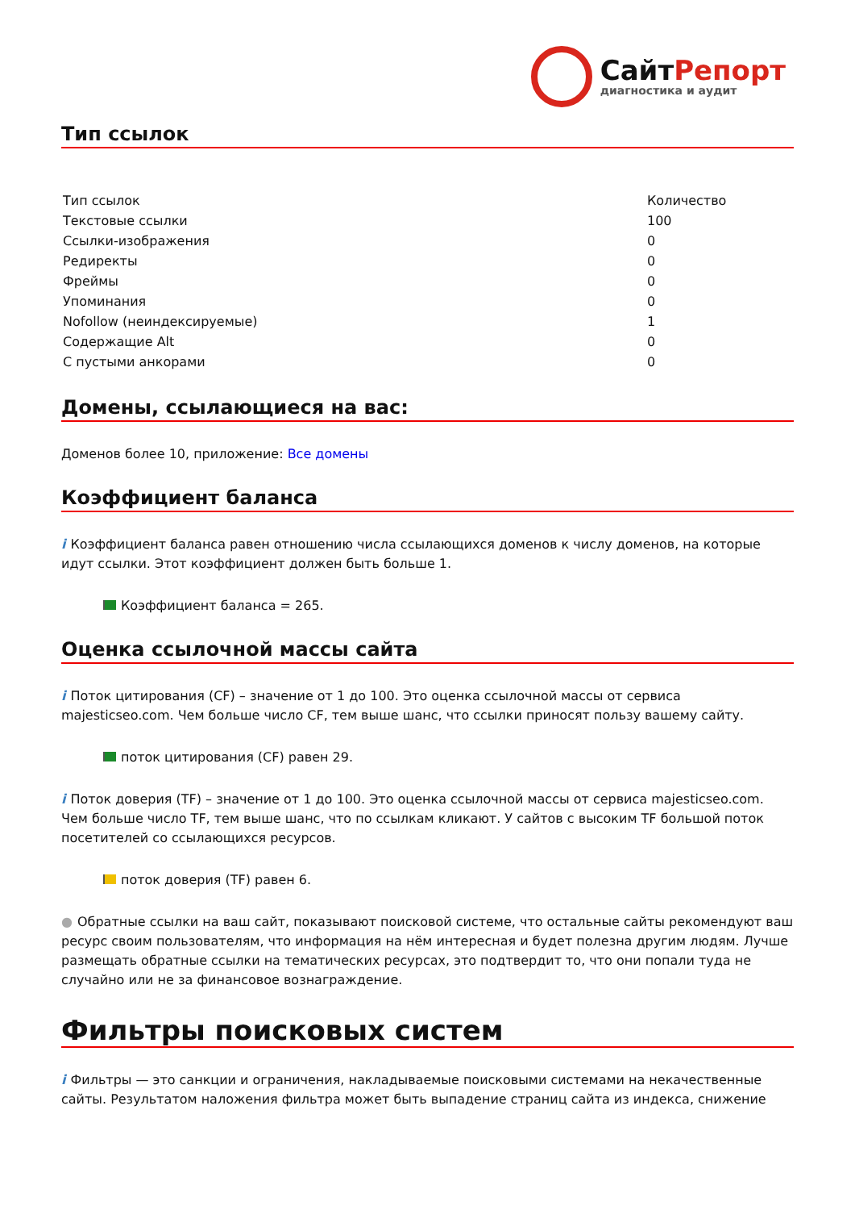СайтРепорт
диагностика и аудит
Тип ссылок
| Тип ссылок | Количество |
| Текстовые ссылки | 100 |
| Ссылки-изображения | 0 |
| Редиректы | 0 |
| Фреймы | 0 |
| Упоминания | 0 |
| Nofollow (неиндексируемые) | 1 |
| Содержащие Alt | 0 |
| С пустыми анкорами | 0 |
Домены, ссылающиеся на вас:
Доменов более 10, приложение: Все домены
Коэффициент баланса
i Коэффициент баланса равен отношению числа ссылающихся доменов к числу доменов, на которые идут ссылки. Этот коэффициент должен быть больше 1.
Коэффициент баланса = 265.
Оценка ссылочной массы сайта
i Поток цитирования (CF) – значение от 1 до 100. Это оценка ссылочной массы от сервиса majesticseo.com. Чем больше число CF, тем выше шанс, что ссылки приносят пользу вашему сайту.
поток цитирования (CF) равен 29.
i Поток доверия (TF) – значение от 1 до 100. Это оценка ссылочной массы от сервиса majesticseo.com. Чем больше число TF, тем выше шанс, что по ссылкам кликают. У сайтов с высоким TF большой поток посетителей со ссылающихся ресурсов.
поток доверия (TF) равен 6.
● Обратные ссылки на ваш сайт, показывают поисковой системе, что остальные сайты рекомендуют ваш ресурс своим пользователям, что информация на нём интересная и будет полезна другим людям. Лучше размещать обратные ссылки на тематических ресурсах, это подтвердит то, что они попали туда не случайно или не за финансовое вознаграждение.
Фильтры поисковых систем
i Фильтры — это санкции и ограничения, накладываемые поисковыми системами на некачественные сайты. Результатом наложения фильтра может быть выпадение страниц сайта из индекса, снижение